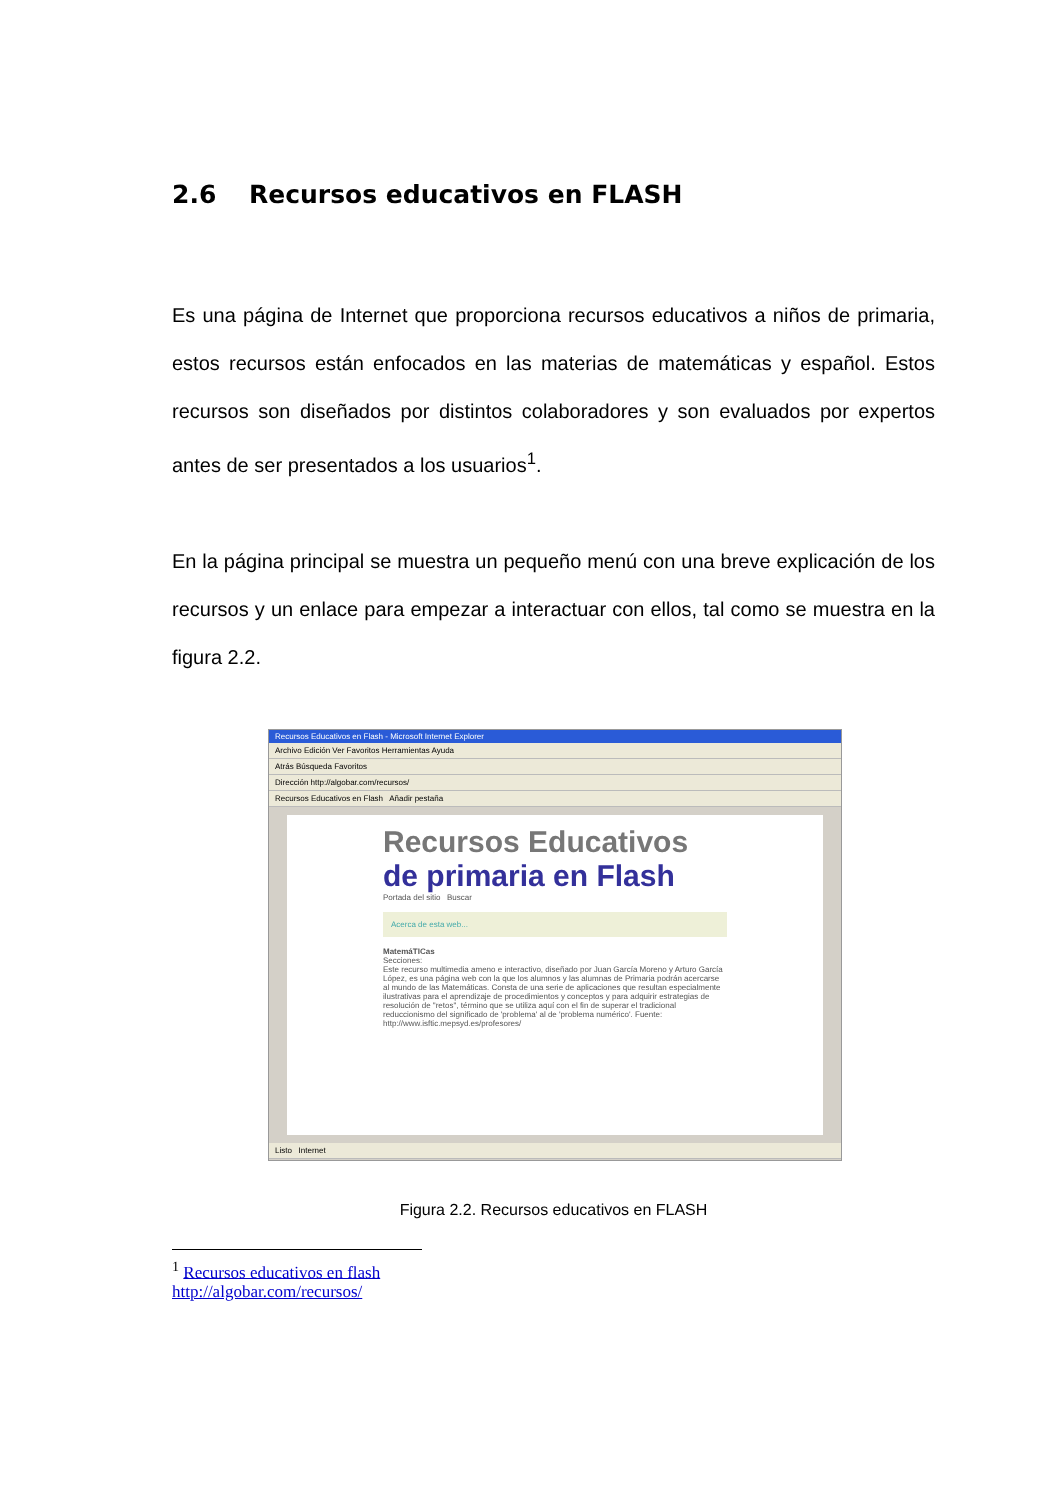2.6 Recursos educativos en FLASH
Es una página de Internet que proporciona recursos educativos a niños de primaria, estos recursos están enfocados en las materias de matemáticas y español. Estos recursos son diseñados por distintos colaboradores y son evaluados por expertos antes de ser presentados a los usuarios<sup>1</sup>.
En la página principal se muestra un pequeño menú con una breve explicación de los recursos y un enlace para empezar a interactuar con ellos, tal como se muestra en la figura 2.2.
Recursos Educativos en Flash - Microsoft Internet Explorer
Archivo Edición Ver Favoritos Herramientas Ayuda
Atrás Búsqueda Favoritos
Dirección http://algobar.com/recursos/
Recursos Educativos en Flash Añadir pestaña
Recursos Educativos
de primaria en Flash
Portada del sitio Buscar
Acerca de esta web...
MatemáTICas
Secciones:
Este recurso multimedia ameno e interactivo, diseñado por Juan García Moreno y Arturo García López, es una página web con la que los alumnos y las alumnas de Primaria podrán acercarse al mundo de las Matemáticas. Consta de una serie de aplicaciones que resultan especialmente ilustrativas para el aprendizaje de procedimientos y conceptos y para adquirir estrategias de resolución de "retos", término que se utiliza aquí con el fin de superar el tradicional reduccionismo del significado de 'problema' al de 'problema numérico'. Fuente: http://www.isftic.mepsyd.es/profesores/
Listo Internet
Figura 2.2. Recursos educativos en FLASH
<sup>1</sup> Recursos educativos en flash
http://algobar.com/recursos/